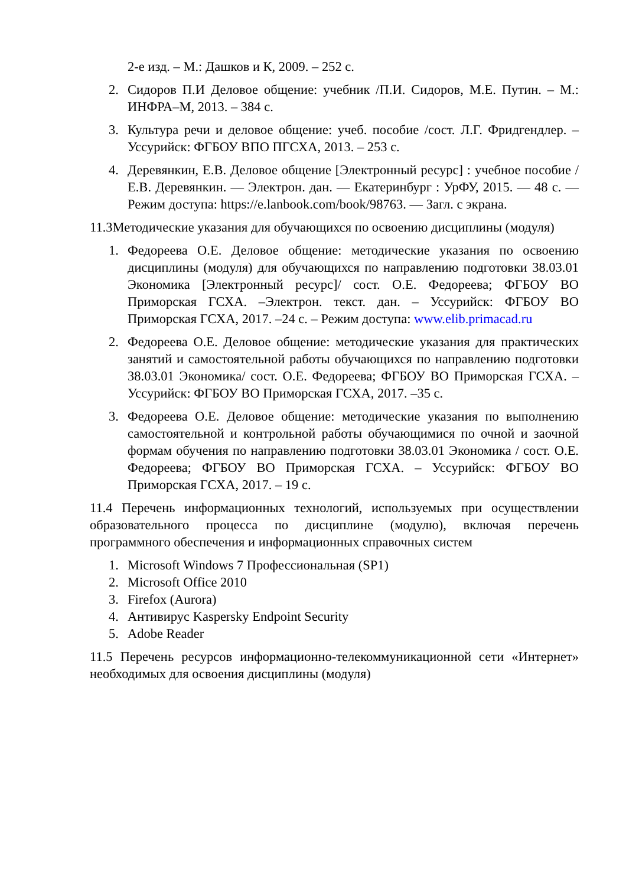2-е изд. – М.: Дашков и К, 2009. – 252 с.
2. Сидоров П.И Деловое общение: учебник /П.И. Сидоров, М.Е. Путин. – М.: ИНФРА–М, 2013. – 384 с.
3. Культура речи и деловое общение: учеб. пособие /сост. Л.Г. Фридгендлер. – Уссурийск: ФГБОУ ВПО ПГСХА, 2013. – 253 с.
4. Деревянкин, Е.В. Деловое общение [Электронный ресурс] : учебное пособие / Е.В. Деревянкин. — Электрон. дан. — Екатеринбург : УрФУ, 2015. — 48 с. — Режим доступа: https://e.lanbook.com/book/98763. — Загл. с экрана.
11.3Методические указания для обучающихся по освоению дисциплины (модуля)
1. Федореева О.Е. Деловое общение: методические указания по освоению дисциплины (модуля) для обучающихся по направлению подготовки 38.03.01 Экономика [Электронный ресурс]/ сост. О.Е. Федореева; ФГБОУ ВО Приморская ГСХА. –Электрон. текст. дан. – Уссурийск: ФГБОУ ВО Приморская ГСХА, 2017. –24 с. – Режим доступа: www.elib.primacad.ru
2. Федореева О.Е. Деловое общение: методические указания для практических занятий и самостоятельной работы обучающихся по направлению подготовки 38.03.01 Экономика/ сост. О.Е. Федореева; ФГБОУ ВО Приморская ГСХА. – Уссурийск: ФГБОУ ВО Приморская ГСХА, 2017. –35 с.
3. Федореева О.Е. Деловое общение: методические указания по выполнению самостоятельной и контрольной работы обучающимися по очной и заочной формам обучения по направлению подготовки 38.03.01 Экономика / сост. О.Е. Федореева; ФГБОУ ВО Приморская ГСХА. – Уссурийск: ФГБОУ ВО Приморская ГСХА, 2017. – 19 с.
11.4 Перечень информационных технологий, используемых при осуществлении образовательного процесса по дисциплине (модулю), включая перечень программного обеспечения и информационных справочных систем
1. Microsoft Windows 7 Профессиональная (SP1)
2. Microsoft Office 2010
3. Firefox (Aurora)
4. Антивирус Kaspersky Endpoint Security
5. Adobe Reader
11.5 Перечень ресурсов информационно-телекоммуникационной сети «Интернет» необходимых для освоения дисциплины (модуля)